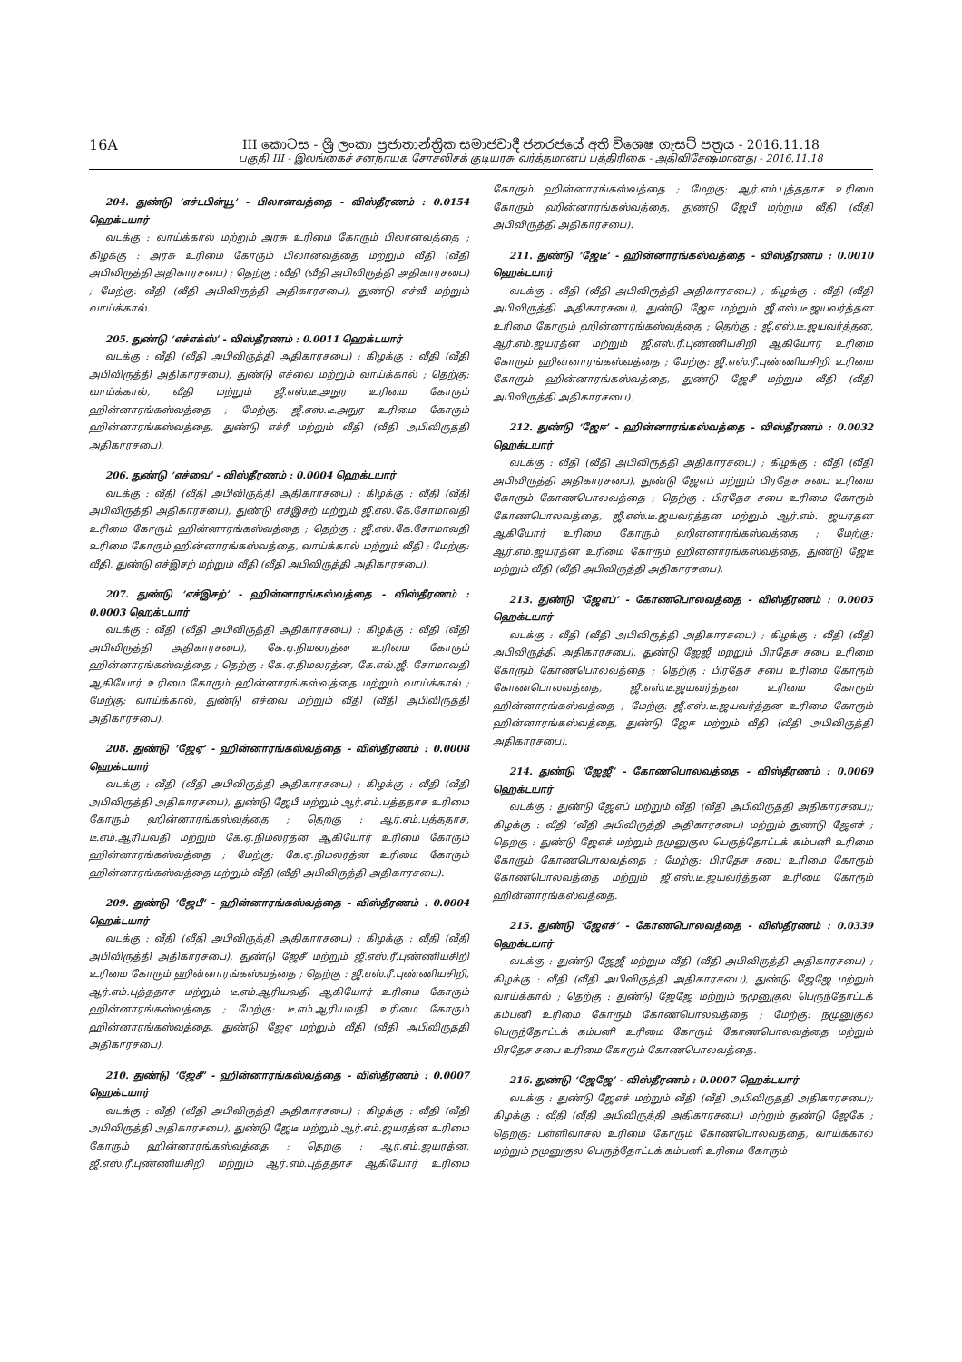16A III කොටස - ශ්‍රී ලංකා ප්‍රජාතාන්ත්‍රික සමාජවාදී ජනරජයේ අති විශෙෂ ගැසට් පත්‍රය - 2016.11.18
பகுதி III - இலங்கைச் சனநாயக சோசலிசக் குடியரசு வர்த்தமானப் பத்திரிகை - அதிவிசேஷமானது - 2016.11.18
204. துண்டு ‘எச்டபிள்யூ’ - பிலானவத்தை - விஸ்தீரணம் : 0.0154 ஹெக்டயார்
வடக்கு : வாய்க்கால் மற்றும் அரசு உரிமை கோரும் பிலானவத்தை ; கிழக்கு : அரசு உரிமை கோரும் பிலானவத்தை மற்றும் வீதி (வீதி அபிவிருத்தி அதிகாரசபை) ; தெற்கு : வீதி (வீதி அபிவிருத்தி அதிகாரசபை) ; மேற்கு: வீதி (வீதி அபிவிருத்தி அதிகாரசபை), துண்டு எச்வீ மற்றும் வாய்க்கால்.
205. துண்டு ‘எச்எக்ஸ்’ - விஸ்தீரணம் : 0.0011 ஹெக்டயார்
வடக்கு : வீதி (வீதி அபிவிருத்தி அதிகாரசபை) ; கிழக்கு : வீதி (வீதி அபிவிருத்தி அதிகாரசபை), துண்டு எச்வை மற்றும் வாய்க்கால் ; தெற்கு: வாய்க்கால், வீதி மற்றும் ஜீ.எஸ்.டீ.அநுர உரிமை கோரும் ஹின்னாரங்கஸ்வத்தை ; மேற்கு: ஜீ.எஸ்.டீ.அநுர உரிமை கோரும் ஹின்னாரங்கஸ்வத்தை, துண்டு எச்ரீ மற்றும் வீதி (வீதி அபிவிருத்தி அதிகாரசபை).
206. துண்டு ‘எச்வை’ - விஸ்தீரணம் : 0.0004 ஹெக்டயார்
வடக்கு : வீதி (வீதி அபிவிருத்தி அதிகாரசபை) ; கிழக்கு : வீதி (வீதி அபிவிருத்தி அதிகாரசபை), துண்டு எச்இசற் மற்றும் ஜீ.எல்.கே.சோமாவதி உரிமை கோரும் ஹின்னாரங்கஸ்வத்தை ; தெற்கு : ஜீ.எல்.கே.சோமாவதி உரிமை கோரும் ஹின்னாரங்கஸ்வத்தை, வாய்க்கால் மற்றும் வீதி ; மேற்கு: வீதி, துண்டு எச்இசற் மற்றும் வீதி (வீதி அபிவிருத்தி அதிகாரசபை).
207. துண்டு ‘எச்இசற்’ - ஹின்னாரங்கஸ்வத்தை - விஸ்தீரணம் : 0.0003 ஹெக்டயார்
வடக்கு : வீதி (வீதி அபிவிருத்தி அதிகாரசபை) ; கிழக்கு : வீதி (வீதி அபிவிருத்தி அதிகாரசபை), கே.ஏ.நிமலரத்ன உரிமை கோரும் ஹின்னாரங்கஸ்வத்தை ; தெற்கு : கே.ஏ.நிமலரத்ன, கே.எல்.ஜீ. சோமாவதி ஆகியோர் உரிமை கோரும் ஹின்னாரங்கஸ்வத்தை மற்றும் வாய்க்கால் ; மேற்கு: வாய்க்கால், துண்டு எச்வை மற்றும் வீதி (வீதி அபிவிருத்தி அதிகாரசபை).
208. துண்டு ‘ஜேஏ’ - ஹின்னாரங்கஸ்வத்தை - விஸ்தீரணம் : 0.0008 ஹெக்டயார்
வடக்கு : வீதி (வீதி அபிவிருத்தி அதிகாரசபை) ; கிழக்கு : வீதி (வீதி அபிவிருத்தி அதிகாரசபை), துண்டு ஜேபீ மற்றும் ஆர்.எம்.புத்ததாச உரிமை கோரும் ஹின்னாரங்கஸ்வத்தை ; தெற்கு : ஆர்.எம்.புத்ததாச, டீ.எம்.ஆரியவதி மற்றும் கே.ஏ.நிமலரத்ன ஆகியோர் உரிமை கோரும் ஹின்னாரங்கஸ்வத்தை ; மேற்கு: கே.ஏ.நிமலரத்ன உரிமை கோரும் ஹின்னாரங்கஸ்வத்தை மற்றும் வீதி (வீதி அபிவிருத்தி அதிகாரசபை).
209. துண்டு ‘ஜேபீ’ - ஹின்னாரங்கஸ்வத்தை - விஸ்தீரணம் : 0.0004 ஹெக்டயார்
வடக்கு : வீதி (வீதி அபிவிருத்தி அதிகாரசபை) ; கிழக்கு : வீதி (வீதி அபிவிருத்தி அதிகாரசபை), துண்டு ஜேசீ மற்றும் ஜீ.எஸ்.ரீ.புண்ணியசிறி உரிமை கோரும் ஹின்னாரங்கஸ்வத்தை ; தெற்கு : ஜீ.எஸ்.ரீ.புண்ணியசிறி, ஆர்.எம்.புத்ததாச மற்றும் டீ.எம்.ஆரியவதி ஆகியோர் உரிமை கோரும் ஹின்னாரங்கஸ்வத்தை ; மேற்கு: டீ.எம்.ஆரியவதி உரிமை கோரும் ஹின்னாரங்கஸ்வத்தை, துண்டு ஜேஏ மற்றும் வீதி (வீதி அபிவிருத்தி அதிகாரசபை).
210. துண்டு ‘ஜேசீ’ - ஹின்னாரங்கஸ்வத்தை - விஸ்தீரணம் : 0.0007 ஹெக்டயார்
வடக்கு : வீதி (வீதி அபிவிருத்தி அதிகாரசபை) ; கிழக்கு : வீதி (வீதி அபிவிருத்தி அதிகாரசபை), துண்டு ஜேடீ மற்றும் ஆர்.எம்.ஜயரத்ன உரிமை கோரும் ஹின்னாரங்கஸ்வத்தை ; தெற்கு : ஆர்.எம்.ஜயரத்ன, ஜீ.எஸ்.ரீ.புண்ணியசிறி மற்றும் ஆர்.எம்.புத்ததாச ஆகியோர் உரிமை கோரும் ஹின்னாரங்கஸ்வத்தை ; மேற்கு: ஆர்.எம்.புத்ததாச உரிமை கோரும் ஹின்னாரங்கஸ்வத்தை, துண்டு ஜேபீ மற்றும் வீதி (வீதி அபிவிருத்தி அதிகாரசபை).
211. துண்டு ‘ஜேடீ’ - ஹின்னாரங்கஸ்வத்தை - விஸ்தீரணம் : 0.0010 ஹெக்டயார்
வடக்கு : வீதி (வீதி அபிவிருத்தி அதிகாரசபை) ; கிழக்கு : வீதி (வீதி அபிவிருத்தி அதிகாரசபை), துண்டு ஜேஈ மற்றும் ஜீ.எஸ்.டீ.ஜயவர்த்தன உரிமை கோரும் ஹின்னாரங்கஸ்வத்தை ; தெற்கு : ஜீ.எஸ்.டீ.ஜயவர்த்தன, ஆர்.எம்.ஜயரத்ன மற்றும் ஜீ.எஸ்.ரீ.புண்ணியசிறி ஆகியோர் உரிமை கோரும் ஹின்னாரங்கஸ்வத்தை ; மேற்கு: ஜீ.எஸ்.ரீ.புண்ணியசிறி உரிமை கோரும் ஹின்னாரங்கஸ்வத்தை, துண்டு ஜேசீ மற்றும் வீதி (வீதி அபிவிருத்தி அதிகாரசபை).
212. துண்டு ‘ஜேஈ’ - ஹின்னாரங்கஸ்வத்தை - விஸ்தீரணம் : 0.0032 ஹெக்டயார்
வடக்கு : வீதி (வீதி அபிவிருத்தி அதிகாரசபை) ; கிழக்கு : வீதி (வீதி அபிவிருத்தி அதிகாரசபை), துண்டு ஜேஎப் மற்றும் பிரதேச சபை உரிமை கோரும் கோணபொலவத்தை ; தெற்கு : பிரதேச சபை உரிமை கோரும் கோணபொலவத்தை, ஜீ.எஸ்.டீ.ஜயவர்த்தன மற்றும் ஆர்.எம். ஜயரத்ன ஆகியோர் உரிமை கோரும் ஹின்னாரங்கஸ்வத்தை ; மேற்கு: ஆர்.எம்.ஜயரத்ன உரிமை கோரும் ஹின்னாரங்கஸ்வத்தை, துண்டு ஜேடீ மற்றும் வீதி (வீதி அபிவிருத்தி அதிகாரசபை).
213. துண்டு ‘ஜேஎப்’ - கோணபொலவத்தை - விஸ்தீரணம் : 0.0005 ஹெக்டயார்
வடக்கு : வீதி (வீதி அபிவிருத்தி அதிகாரசபை) ; கிழக்கு : வீதி (வீதி அபிவிருத்தி அதிகாரசபை), துண்டு ஜேஜீ மற்றும் பிரதேச சபை உரிமை கோரும் கோணபொலவத்தை ; தெற்கு : பிரதேச சபை உரிமை கோரும் கோணபொலவத்தை, ஜீ.எஸ்.டீ.ஜயவர்த்தன உரிமை கோரும் ஹின்னாரங்கஸ்வத்தை ; மேற்கு: ஜீ.எஸ்.டீ.ஜயவர்த்தன உரிமை கோரும் ஹின்னாரங்கஸ்வத்தை, துண்டு ஜேஈ மற்றும் வீதி (வீதி அபிவிருத்தி அதிகாரசபை).
214. துண்டு ‘ஜேஜீ’ - கோணபொலவத்தை - விஸ்தீரணம் : 0.0069 ஹெக்டயார்
வடக்கு : துண்டு ஜேஎப் மற்றும் வீதி (வீதி அபிவிருத்தி அதிகாரசபை); கிழக்கு : வீதி (வீதி அபிவிருத்தி அதிகாரசபை) மற்றும் துண்டு ஜேஎச் ; தெற்கு : துண்டு ஜேஎச் மற்றும் நமுனுகுல பெருந்தோட்டக் கம்பனி உரிமை கோரும் கோணபொலவத்தை ; மேற்கு: பிரதேச சபை உரிமை கோரும் கோணபொலவத்தை மற்றும் ஜீ.எஸ்.டீ.ஜயவர்த்தன உரிமை கோரும் ஹின்னாரங்கஸ்வத்தை.
215. துண்டு ‘ஜேஎச்’ - கோணபொலவத்தை - விஸ்தீரணம் : 0.0339 ஹெக்டயார்
வடக்கு : துண்டு ஜேஜீ மற்றும் வீதி (வீதி அபிவிருத்தி அதிகாரசபை) ; கிழக்கு : வீதி (வீதி அபிவிருத்தி அதிகாரசபை), துண்டு ஜேஜே மற்றும் வாய்க்கால் ; தெற்கு : துண்டு ஜேஜே மற்றும் நமுனுகுல பெருந்தோட்டக் கம்பனி உரிமை கோரும் கோணபொலவத்தை ; மேற்கு: நமுனுகுல பெருந்தோட்டக் கம்பனி உரிமை கோரும் கோணபொலவத்தை மற்றும் பிரதேச சபை உரிமை கோரும் கோணபொலவத்தை.
216. துண்டு ‘ஜேஜே’ - விஸ்தீரணம் : 0.0007 ஹெக்டயார்
வடக்கு : துண்டு ஜேஎச் மற்றும் வீதி (வீதி அபிவிருத்தி அதிகாரசபை); கிழக்கு : வீதி (வீதி அபிவிருத்தி அதிகாரசபை) மற்றும் துண்டு ஜேகே ; தெற்கு: பள்ளிவாசல் உரிமை கோரும் கோணபொலவத்தை, வாய்க்கால் மற்றும் நமுனுகுல பெருந்தோட்டக் கம்பனி உரிமை கோரும்